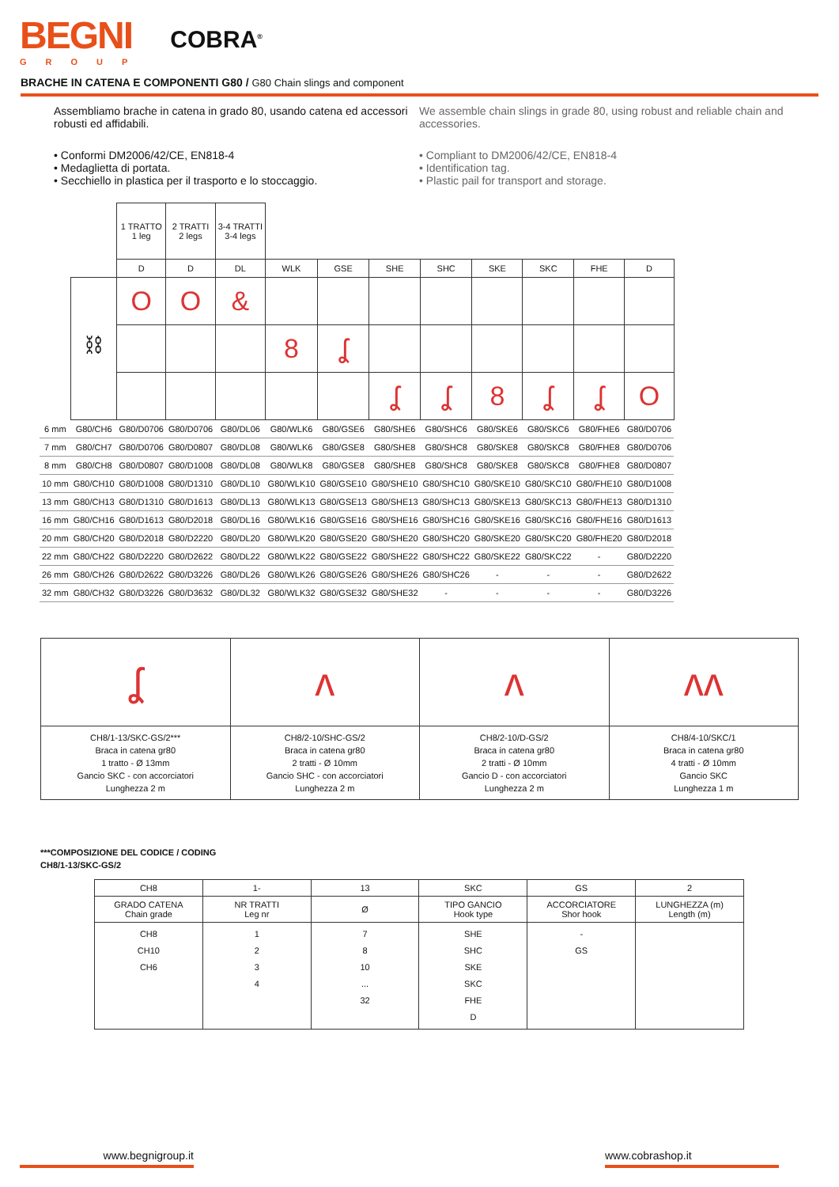BEGNI
GROUP
COBRA<sup>®</sup>
BRACHE IN CATENA E COMPONENTI G80 / G80 Chain slings and component
Assembliamo brache in catena in grado 80, usando catena ed accessori robusti ed affidabili.
• Conformi DM2006/42/CE, EN818-4
• Medaglietta di portata.
• Secchiello in plastica per il trasporto e lo stoccaggio.
We assemble chain slings in grade 80, using robust and reliable chain and accessories.
• Compliant to DM2006/42/CE, EN818-4
• Identification tag.
• Plastic pail for transport and storage.
| | | 1 TRATTO 1 leg | 2 TRATTI 2 legs | 3-4 TRATTI 3-4 legs | | | | | | | | |
| | | D | D | DL | WLK | GSE | SHE | SHC | SKE | SKC | FHE | D |
| | ⛓ | O | O | & | | | | | | | | |
| | | | | | 8 | ʆ | | | | | | |
| | | | | | | | ʆ | ʆ | 8 | ʆ | ʆ | O |
| 6 mm | G80/CH6 | G80/D0706 | G80/D0706 | G80/DL06 | G80/WLK6 | G80/GSE6 | G80/SHE6 | G80/SHC6 | G80/SKE6 | G80/SKC6 | G80/FHE6 | G80/D0706 |
| 7 mm | G80/CH7 | G80/D0706 | G80/D0807 | G80/DL08 | G80/WLK6 | G80/GSE8 | G80/SHE8 | G80/SHC8 | G80/SKE8 | G80/SKC8 | G80/FHE8 | G80/D0706 |
| 8 mm | G80/CH8 | G80/D0807 | G80/D1008 | G80/DL08 | G80/WLK8 | G80/GSE8 | G80/SHE8 | G80/SHC8 | G80/SKE8 | G80/SKC8 | G80/FHE8 | G80/D0807 |
| 10 mm | G80/CH10 | G80/D1008 | G80/D1310 | G80/DL10 | G80/WLK10 | G80/GSE10 | G80/SHE10 | G80/SHC10 | G80/SKE10 | G80/SKC10 | G80/FHE10 | G80/D1008 |
| 13 mm | G80/CH13 | G80/D1310 | G80/D1613 | G80/DL13 | G80/WLK13 | G80/GSE13 | G80/SHE13 | G80/SHC13 | G80/SKE13 | G80/SKC13 | G80/FHE13 | G80/D1310 |
| 16 mm | G80/CH16 | G80/D1613 | G80/D2018 | G80/DL16 | G80/WLK16 | G80/GSE16 | G80/SHE16 | G80/SHC16 | G80/SKE16 | G80/SKC16 | G80/FHE16 | G80/D1613 |
| 20 mm | G80/CH20 | G80/D2018 | G80/D2220 | G80/DL20 | G80/WLK20 | G80/GSE20 | G80/SHE20 | G80/SHC20 | G80/SKE20 | G80/SKC20 | G80/FHE20 | G80/D2018 |
| 22 mm | G80/CH22 | G80/D2220 | G80/D2622 | G80/DL22 | G80/WLK22 | G80/GSE22 | G80/SHE22 | G80/SHC22 | G80/SKE22 | G80/SKC22 | - | G80/D2220 |
| 26 mm | G80/CH26 | G80/D2622 | G80/D3226 | G80/DL26 | G80/WLK26 | G80/GSE26 | G80/SHE26 | G80/SHC26 | - | - | - | G80/D2622 |
| 32 mm | G80/CH32 | G80/D3226 | G80/D3632 | G80/DL32 | G80/WLK32 | G80/GSE32 | G80/SHE32 | - | - | - | - | G80/D3226 |
| ʆ | ʌ | ʌ | ʌʌ |
| CH8/1-13/SKC-GS/2*** Braca in catena gr80 1 tratto - Ø 13mm Gancio SKC - con accorciatori Lunghezza 2 m | CH8/2-10/SHC-GS/2 Braca in catena gr80 2 tratti - Ø 10mm Gancio SHC - con accorciatori Lunghezza 2 m | CH8/2-10/D-GS/2 Braca in catena gr80 2 tratti - Ø 10mm Gancio D - con accorciatori Lunghezza 2 m | CH8/4-10/SKC/1 Braca in catena gr80 4 tratti - Ø 10mm Gancio SKC Lunghezza 1 m |
***COMPOSIZIONE DEL CODICE / CODING
CH8/1-13/SKC-GS/2
| CH8 | 1- | 13 | SKC | GS | 2 |
| GRADO CATENA Chain grade | NR TRATTI Leg nr | Ø | TIPO GANCIO Hook type | ACCORCIATORE Shor hook | LUNGHEZZA (m) Length (m) |
| CH8 CH10 CH6 | 1 2 3 4 | 7 8 10 ... 32 | SHE SHC SKE SKC FHE D | - GS | |
www.begnigroup.it www.cobrashop.it